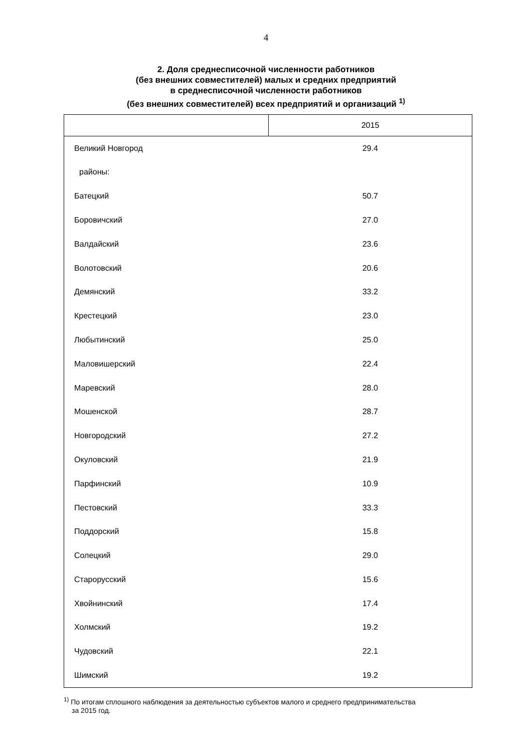4
2. Доля среднесписочной численности работников
(без внешних совместителей) малых и средних предприятий
в среднесписочной численности работников
(без внешних совместителей) всех предприятий и организаций <sup>1)</sup>
| | 2015 |
| --- | --- |
| Великий Новгород | 29.4 |
| районы: | |
| Батецкий | 50.7 |
| Боровичский | 27.0 |
| Валдайский | 23.6 |
| Волотовский | 20.6 |
| Демянский | 33.2 |
| Крестецкий | 23.0 |
| Любытинский | 25.0 |
| Маловишерский | 22.4 |
| Маревский | 28.0 |
| Мошенской | 28.7 |
| Новгородский | 27.2 |
| Окуловский | 21.9 |
| Парфинский | 10.9 |
| Пестовский | 33.3 |
| Поддорский | 15.8 |
| Солецкий | 29.0 |
| Старорусский | 15.6 |
| Хвойнинский | 17.4 |
| Холмский | 19.2 |
| Чудовский | 22.1 |
| Шимский | 19.2 |
<sup>1)</sup> По итогам сплошного наблюдения за деятельностью субъектов малого и среднего предпринимательства
за 2015 год.